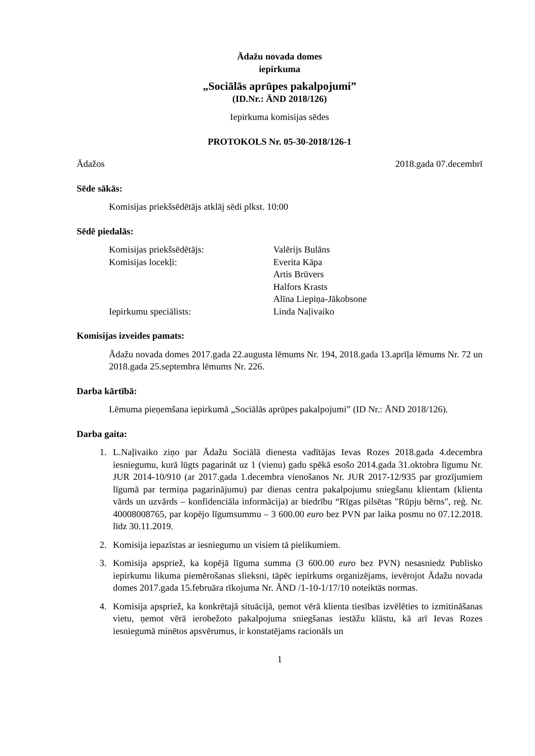Ādažu novada domes
iepirkuma
„Sociālās aprūpes pakalpojumi”
(ID.Nr.: ĀND 2018/126)
Iepirkuma komisijas sēdes
PROTOKOLS Nr. 05-30-2018/126-1
Ādažos 2018.gada 07.decembrī
Sēde sākās:
Komisijas priekšsēdētājs atklāj sēdi plkst. 10:00
Sēdē piedalās:
| Komisijas priekšsēdētājs: | Valērijs Bulāns |
| Komisijas locekļi: | Everita Kāpa |
| | Artis Brūvers |
| | Halfors Krasts |
| | Alīna Liepiņa-Jākobsone |
| Iepirkumu speciālists: | Linda Naļivaiko |
Komisijas izveides pamats:
Ādažu novada domes 2017.gada 22.augusta lēmums Nr. 194, 2018.gada 13.aprīļa lēmums Nr. 72 un 2018.gada 25.septembra lēmums Nr. 226.
Darba kārtībā:
Lēmuma pieņemšana iepirkumā „Sociālās aprūpes pakalpojumi” (ID Nr.: ĀND 2018/126).
Darba gaita:
1. L.Naļivaiko ziņo par Ādažu Sociālā dienesta vadītājas Ievas Rozes 2018.gada 4.decembra iesniegumu, kurā lūgts pagarināt uz 1 (vienu) gadu spēkā esošo 2014.gada 31.oktobra līgumu Nr. JUR 2014-10/910 (ar 2017.gada 1.decembra vienošanos Nr. JUR 2017-12/935 par grozījumiem līgumā par termiņa pagarinājumu) par dienas centra pakalpojumu sniegšanu klientam (klienta vārds un uzvārds – konfidenciāla informācija) ar biedrību “Rīgas pilsētas "Rūpju bērns", reģ. Nr. 40008008765, par kopējo līgumsummu – 3 600.00 euro bez PVN par laika posmu no 07.12.2018. līdz 30.11.2019.
2. Komisija iepazīstas ar iesniegumu un visiem tā pielikumiem.
3. Komisija apspriež, ka kopējā līguma summa (3 600.00 euro bez PVN) nesasniedz Publisko iepirkumu likuma piemērošanas slieksni, tāpēc iepirkums organizējams, ievērojot Ādažu novada domes 2017.gada 15.februāra rīkojuma Nr. ĀND /1-10-1/17/10 noteiktās normas.
4. Komisija apspriež, ka konkrētajā situācijā, ņemot vērā klienta tiesības izvēlēties to izmitināšanas vietu, ņemot vērā ierobežoto pakalpojuma sniegšanas iestāžu klāstu, kā arī Ievas Rozes iesniegumā minētos apsvērumus, ir konstatējams racionāls un
1